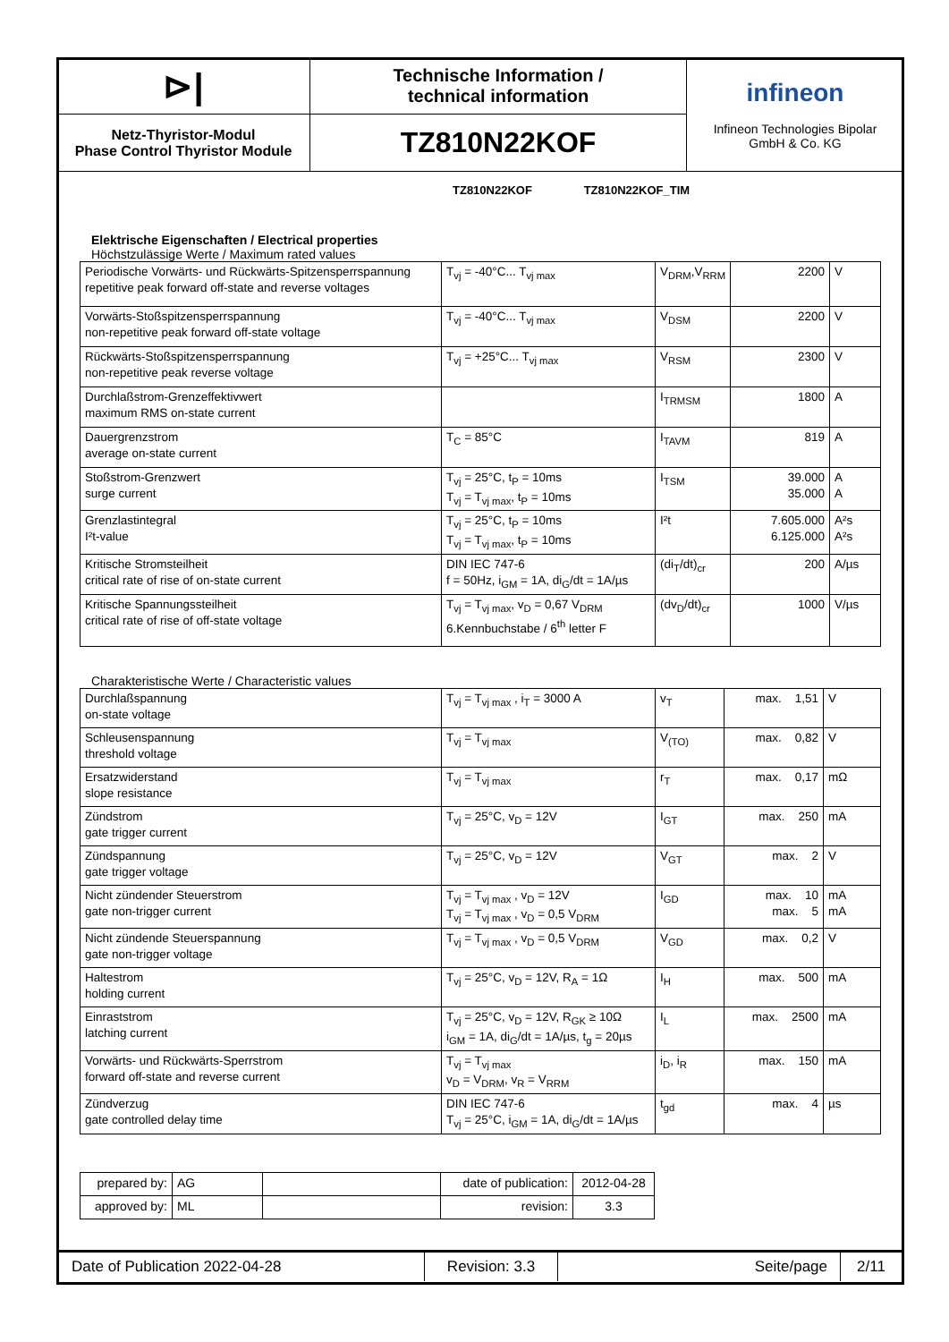| ⊳/ | Technische Information / technical information | infineon Infineon Technologies Bipolar GmbH & Co. KG |
| Netz-Thyristor-Modul Phase Control Thyristor Module | TZ810N22KOF | |
TZ810N22KOF TZ810N22KOF_TIM
Elektrische Eigenschaften / Electrical properties
Höchstzulässige Werte / Maximum rated values
| Periodische Vorwärts- und Rückwärts-Spitzensperrspannung repetitive peak forward off-state and reverse voltages | T<sub>vj</sub> = -40°C... T<sub>vj max</sub> | V<sub>DRM</sub>,V<sub>RRM</sub> | 2200 | V |
| Vorwärts-Stoßspitzensperrspannung non-repetitive peak forward off-state voltage | T<sub>vj</sub> = -40°C... T<sub>vj max</sub> | V<sub>DSM</sub> | 2200 | V |
| Rückwärts-Stoßspitzensperrspannung non-repetitive peak reverse voltage | T<sub>vj</sub> = +25°C... T<sub>vj max</sub> | V<sub>RSM</sub> | 2300 | V |
| Durchlaßstrom-Grenzeffektivwert maximum RMS on-state current | | I<sub>TRMSM</sub> | 1800 | A |
| Dauergrenzstrom average on-state current | T<sub>C</sub> = 85°C | I<sub>TAVM</sub> | 819 | A |
| Stoßstrom-Grenzwert surge current | T<sub>vj</sub> = 25°C, t<sub>P</sub> = 10ms T<sub>vj</sub> = T<sub>vj max</sub>, t<sub>P</sub> = 10ms | I<sub>TSM</sub> | 39.000 35.000 | A A |
| Grenzlastintegral I²t-value | T<sub>vj</sub> = 25°C, t<sub>P</sub> = 10ms T<sub>vj</sub> = T<sub>vj max</sub>, t<sub>P</sub> = 10ms | I²t | 7.605.000 6.125.000 | A²s A²s |
| Kritische Stromsteilheit critical rate of rise of on-state current | DIN IEC 747-6 f = 50Hz, i<sub>GM</sub> = 1A, di<sub>G</sub>/dt = 1A/µs | (di<sub>T</sub>/dt)<sub>cr</sub> | 200 | A/µs |
| Kritische Spannungssteilheit critical rate of rise of off-state voltage | T<sub>vj</sub> = T<sub>vj max</sub>, v<sub>D</sub> = 0,67 V<sub>DRM</sub> 6.Kennbuchstabe / 6<sup>th</sup> letter F | (dv<sub>D</sub>/dt)<sub>cr</sub> | 1000 | V/µs |
Charakteristische Werte / Characteristic values
| Durchlaßspannung on-state voltage | T<sub>vj</sub> = T<sub>vj max</sub> , i<sub>T</sub> = 3000 A | v<sub>T</sub> | max. 1,51 | V |
| Schleusenspannung threshold voltage | T<sub>vj</sub> = T<sub>vj max</sub> | V<sub>(TO)</sub> | max. 0,82 | V |
| Ersatzwiderstand slope resistance | T<sub>vj</sub> = T<sub>vj max</sub> | r<sub>T</sub> | max. 0,17 | mΩ |
| Zündstrom gate trigger current | T<sub>vj</sub> = 25°C, v<sub>D</sub> = 12V | I<sub>GT</sub> | max. 250 | mA |
| Zündspannung gate trigger voltage | T<sub>vj</sub> = 25°C, v<sub>D</sub> = 12V | V<sub>GT</sub> | max. 2 | V |
| Nicht zündender Steuerstrom gate non-trigger current | T<sub>vj</sub> = T<sub>vj max</sub> , v<sub>D</sub> = 12V T<sub>vj</sub> = T<sub>vj max</sub> , v<sub>D</sub> = 0,5 V<sub>DRM</sub> | I<sub>GD</sub> | max. 10 max. 5 | mA mA |
| Nicht zündende Steuerspannung gate non-trigger voltage | T<sub>vj</sub> = T<sub>vj max</sub> , v<sub>D</sub> = 0,5 V<sub>DRM</sub> | V<sub>GD</sub> | max. 0,2 | V |
| Haltestrom holding current | T<sub>vj</sub> = 25°C, v<sub>D</sub> = 12V, R<sub>A</sub> = 1Ω | I<sub>H</sub> | max. 500 | mA |
| Einraststrom latching current | T<sub>vj</sub> = 25°C, v<sub>D</sub> = 12V, R<sub>GK</sub> ≥ 10Ω i<sub>GM</sub> = 1A, di<sub>G</sub>/dt = 1A/µs, t<sub>g</sub> = 20µs | I<sub>L</sub> | max. 2500 | mA |
| Vorwärts- und Rückwärts-Sperrstrom forward off-state and reverse current | T<sub>vj</sub> = T<sub>vj max</sub> v<sub>D</sub> = V<sub>DRM</sub>, v<sub>R</sub> = V<sub>RRM</sub> | i<sub>D</sub>, i<sub>R</sub> | max. 150 | mA |
| Zündverzug gate controlled delay time | DIN IEC 747-6 T<sub>vj</sub> = 25°C, i<sub>GM</sub> = 1A, di<sub>G</sub>/dt = 1A/µs | t<sub>gd</sub> | max. 4 | µs |
| prepared by: | AG | | date of publication: | 2012-04-28 |
| approved by: | ML | | revision: | 3.3 |
| Date of Publication 2022-04-28 | Revision: 3.3 | Seite/page | 2/11 |